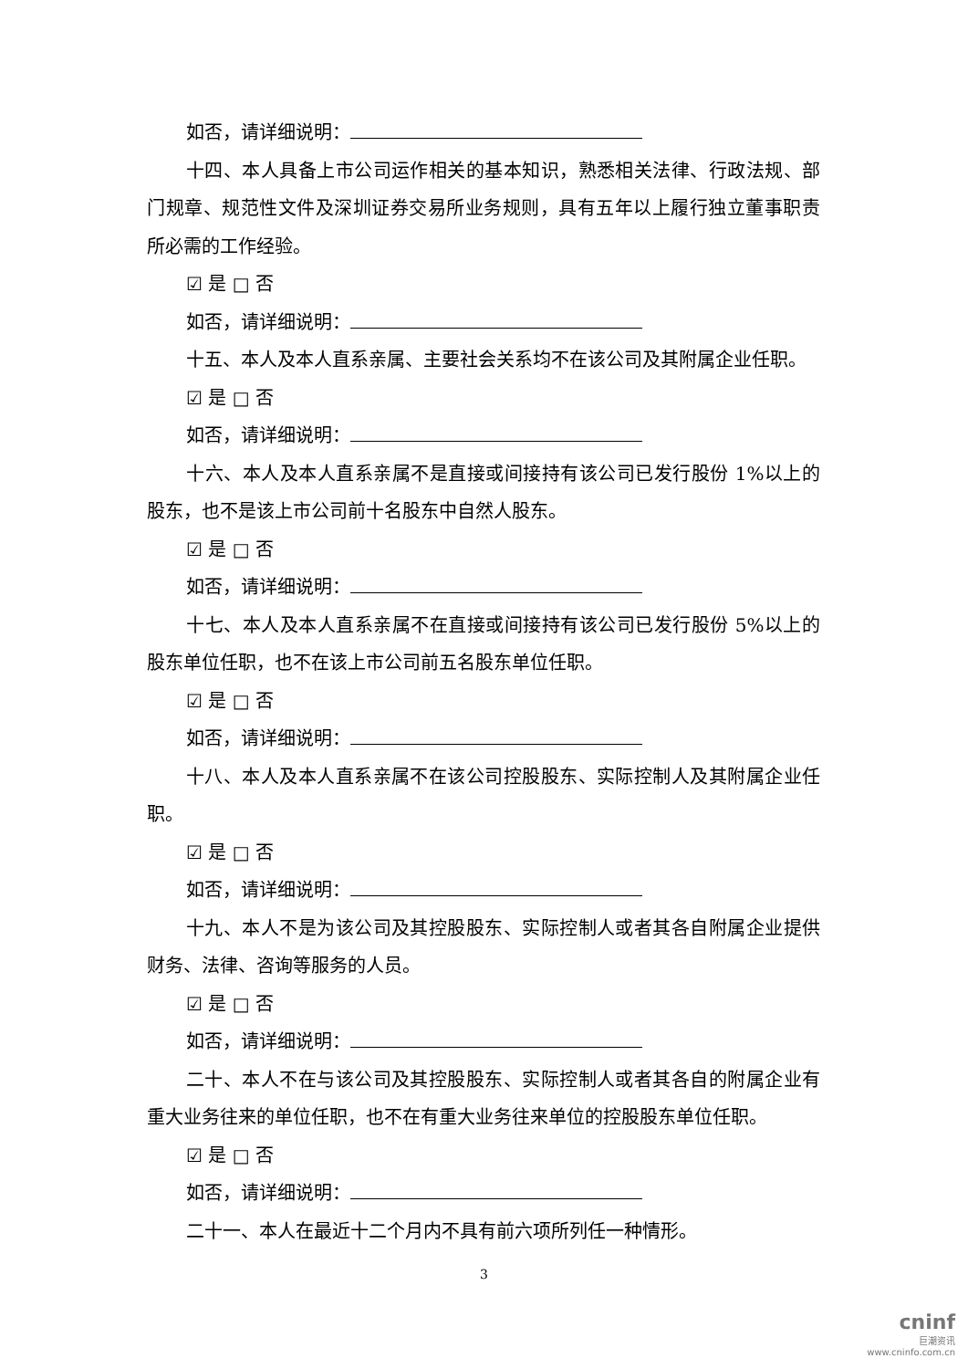如否，请详细说明：
十四、本人具备上市公司运作相关的基本知识，熟悉相关法律、行政法规、部门规章、规范性文件及深圳证券交易所业务规则，具有五年以上履行独立董事职责所必需的工作经验。
☑ 是 □ 否
如否，请详细说明：
十五、本人及本人直系亲属、主要社会关系均不在该公司及其附属企业任职。
☑ 是 □ 否
如否，请详细说明：
十六、本人及本人直系亲属不是直接或间接持有该公司已发行股份 1%以上的股东，也不是该上市公司前十名股东中自然人股东。
☑ 是 □ 否
如否，请详细说明：
十七、本人及本人直系亲属不在直接或间接持有该公司已发行股份 5%以上的股东单位任职，也不在该上市公司前五名股东单位任职。
☑ 是 □ 否
如否，请详细说明：
十八、本人及本人直系亲属不在该公司控股股东、实际控制人及其附属企业任职。
☑ 是 □ 否
如否，请详细说明：
十九、本人不是为该公司及其控股股东、实际控制人或者其各自附属企业提供财务、法律、咨询等服务的人员。
☑ 是 □ 否
如否，请详细说明：
二十、本人不在与该公司及其控股股东、实际控制人或者其各自的附属企业有重大业务往来的单位任职，也不在有重大业务往来单位的控股股东单位任职。
☑ 是 □ 否
如否，请详细说明：
二十一、本人在最近十二个月内不具有前六项所列任一种情形。
3
cninf
巨潮资讯
www.cninfo.com.cn